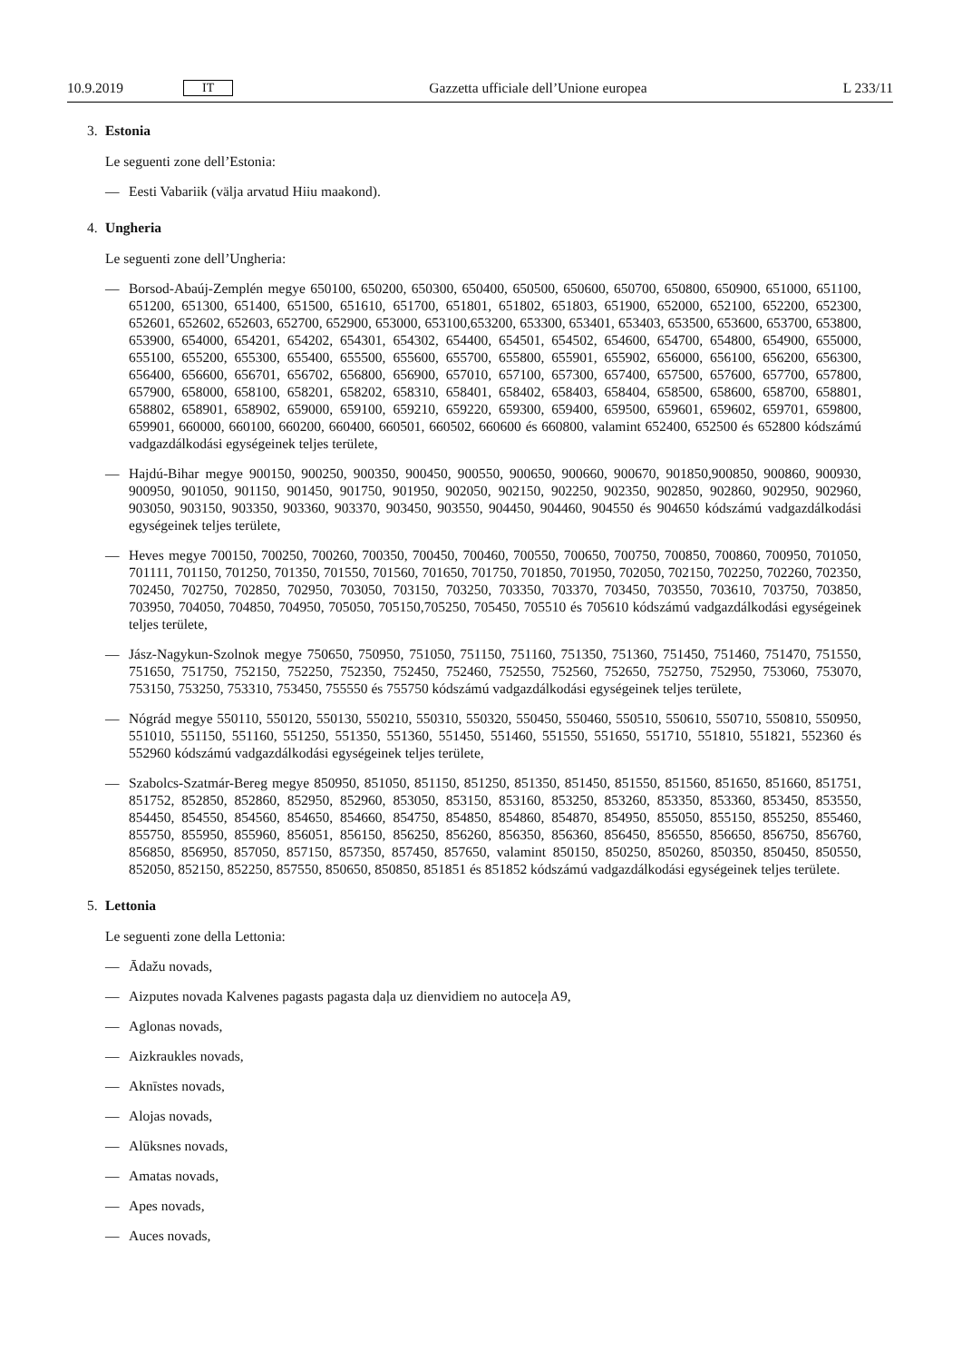10.9.2019 IT Gazzetta ufficiale dell’Unione europea L 233/11
3. Estonia
Le seguenti zone dell’Estonia:
— Eesti Vabariik (välja arvatud Hiiu maakond).
4. Ungheria
Le seguenti zone dell’Ungheria:
— Borsod-Abaúj-Zemplén megye 650100, 650200, 650300, 650400, 650500, 650600, 650700, 650800, 650900, 651000, 651100, 651200, 651300, 651400, 651500, 651610, 651700, 651801, 651802, 651803, 651900, 652000, 652100, 652200, 652300, 652601, 652602, 652603, 652700, 652900, 653000, 653100,653200, 653300, 653401, 653403, 653500, 653600, 653700, 653800, 653900, 654000, 654201, 654202, 654301, 654302, 654400, 654501, 654502, 654600, 654700, 654800, 654900, 655000, 655100, 655200, 655300, 655400, 655500, 655600, 655700, 655800, 655901, 655902, 656000, 656100, 656200, 656300, 656400, 656600, 656701, 656702, 656800, 656900, 657010, 657100, 657300, 657400, 657500, 657600, 657700, 657800, 657900, 658000, 658100, 658201, 658202, 658310, 658401, 658402, 658403, 658404, 658500, 658600, 658700, 658801, 658802, 658901, 658902, 659000, 659100, 659210, 659220, 659300, 659400, 659500, 659601, 659602, 659701, 659800, 659901, 660000, 660100, 660200, 660400, 660501, 660502, 660600 és 660800, valamint 652400, 652500 és 652800 kódszámú vadgazdálkodási egységeinek teljes területe,
— Hajdú-Bihar megye 900150, 900250, 900350, 900450, 900550, 900650, 900660, 900670, 901850,900850, 900860, 900930, 900950, 901050, 901150, 901450, 901750, 901950, 902050, 902150, 902250, 902350, 902850, 902860, 902950, 902960, 903050, 903150, 903350, 903360, 903370, 903450, 903550, 904450, 904460, 904550 és 904650 kódszámú vadgazdálkodási egységeinek teljes területe,
— Heves megye 700150, 700250, 700260, 700350, 700450, 700460, 700550, 700650, 700750, 700850, 700860, 700950, 701050, 701111, 701150, 701250, 701350, 701550, 701560, 701650, 701750, 701850, 701950, 702050, 702150, 702250, 702260, 702350, 702450, 702750, 702850, 702950, 703050, 703150, 703250, 703350, 703370, 703450, 703550, 703610, 703750, 703850, 703950, 704050, 704850, 704950, 705050, 705150,705250, 705450, 705510 és 705610 kódszámú vadgazdálkodási egységeinek teljes területe,
— Jász-Nagykun-Szolnok megye 750650, 750950, 751050, 751150, 751160, 751350, 751360, 751450, 751460, 751470, 751550, 751650, 751750, 752150, 752250, 752350, 752450, 752460, 752550, 752560, 752650, 752750, 752950, 753060, 753070, 753150, 753250, 753310, 753450, 755550 és 755750 kódszámú vadgazdálkodási egységeinek teljes területe,
— Nógrád megye 550110, 550120, 550130, 550210, 550310, 550320, 550450, 550460, 550510, 550610, 550710, 550810, 550950, 551010, 551150, 551160, 551250, 551350, 551360, 551450, 551460, 551550, 551650, 551710, 551810, 551821, 552360 és 552960 kódszámú vadgazdálkodási egységeinek teljes területe,
— Szabolcs-Szatmár-Bereg megye 850950, 851050, 851150, 851250, 851350, 851450, 851550, 851560, 851650, 851660, 851751, 851752, 852850, 852860, 852950, 852960, 853050, 853150, 853160, 853250, 853260, 853350, 853360, 853450, 853550, 854450, 854550, 854560, 854650, 854660, 854750, 854850, 854860, 854870, 854950, 855050, 855150, 855250, 855460, 855750, 855950, 855960, 856051, 856150, 856250, 856260, 856350, 856360, 856450, 856550, 856650, 856750, 856760, 856850, 856950, 857050, 857150, 857350, 857450, 857650, valamint 850150, 850250, 850260, 850350, 850450, 850550, 852050, 852150, 852250, 857550, 850650, 850850, 851851 és 851852 kódszámú vadgazdálkodási egységeinek teljes területe.
5. Lettonia
Le seguenti zone della Lettonia:
— Ādažu novads,
— Aizputes novada Kalvenes pagasts pagasta daļa uz dienvidiem no autoceļa A9,
— Aglonas novads,
— Aizkraukles novads,
— Aknīstes novads,
— Alojas novads,
— Alūksnes novads,
— Amatas novads,
— Apes novads,
— Auces novads,